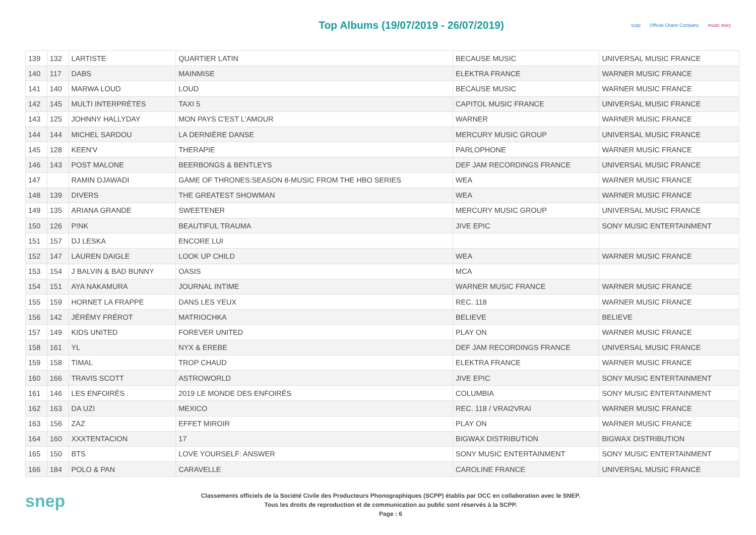Top Albums (19/07/2019 - 26/07/2019)
scpp Official Charts Company music story
| 139 | 132 | LARTISTE | QUARTIER LATIN | BECAUSE MUSIC | UNIVERSAL MUSIC FRANCE |
| 140 | 117 | DABS | MAINMISE | ELEKTRA FRANCE | WARNER MUSIC FRANCE |
| 141 | 140 | MARWA LOUD | LOUD | BECAUSE MUSIC | WARNER MUSIC FRANCE |
| 142 | 145 | MULTI INTERPRÈTES | TAXI 5 | CAPITOL MUSIC FRANCE | UNIVERSAL MUSIC FRANCE |
| 143 | 125 | JOHNNY HALLYDAY | MON PAYS C'EST L'AMOUR | WARNER | WARNER MUSIC FRANCE |
| 144 | 144 | MICHEL SARDOU | LA DERNIÈRE DANSE | MERCURY MUSIC GROUP | UNIVERSAL MUSIC FRANCE |
| 145 | 128 | KEEN'V | THERAPIE | PARLOPHONE | WARNER MUSIC FRANCE |
| 146 | 143 | POST MALONE | BEERBONGS & BENTLEYS | DEF JAM RECORDINGS FRANCE | UNIVERSAL MUSIC FRANCE |
| 147 | | RAMIN DJAWADI | GAME OF THRONES:SEASON 8-MUSIC FROM THE HBO SERIES | WEA | WARNER MUSIC FRANCE |
| 148 | 139 | DIVERS | THE GREATEST SHOWMAN | WEA | WARNER MUSIC FRANCE |
| 149 | 135 | ARIANA GRANDE | SWEETENER | MERCURY MUSIC GROUP | UNIVERSAL MUSIC FRANCE |
| 150 | 126 | P!NK | BEAUTIFUL TRAUMA | JIVE EPIC | SONY MUSIC ENTERTAINMENT |
| 151 | 157 | DJ LESKA | ENCORE LUI | | |
| 152 | 147 | LAUREN DAIGLE | LOOK UP CHILD | WEA | WARNER MUSIC FRANCE |
| 153 | 154 | J BALVIN & BAD BUNNY | OASIS | MCA | |
| 154 | 151 | AYA NAKAMURA | JOURNAL INTIME | WARNER MUSIC FRANCE | WARNER MUSIC FRANCE |
| 155 | 159 | HORNET LA FRAPPE | DANS LES YEUX | REC. 118 | WARNER MUSIC FRANCE |
| 156 | 142 | JÉRÉMY FRÉROT | MATRIOCHKA | BELIEVE | BELIEVE |
| 157 | 149 | KIDS UNITED | FOREVER UNITED | PLAY ON | WARNER MUSIC FRANCE |
| 158 | 161 | YL | NYX & EREBE | DEF JAM RECORDINGS FRANCE | UNIVERSAL MUSIC FRANCE |
| 159 | 158 | TIMAL | TROP CHAUD | ELEKTRA FRANCE | WARNER MUSIC FRANCE |
| 160 | 166 | TRAVIS SCOTT | ASTROWORLD | JIVE EPIC | SONY MUSIC ENTERTAINMENT |
| 161 | 146 | LES ENFOIRÉS | 2019 LE MONDE DES ENFOIRÉS | COLUMBIA | SONY MUSIC ENTERTAINMENT |
| 162 | 163 | DA UZI | MEXICO | REC. 118 / VRAI2VRAI | WARNER MUSIC FRANCE |
| 163 | 156 | ZAZ | EFFET MIROIR | PLAY ON | WARNER MUSIC FRANCE |
| 164 | 160 | XXXTENTACION | 17 | BIGWAX DISTRIBUTION | BIGWAX DISTRIBUTION |
| 165 | 150 | BTS | LOVE YOURSELF: ANSWER | SONY MUSIC ENTERTAINMENT | SONY MUSIC ENTERTAINMENT |
| 166 | 184 | POLO & PAN | CARAVELLE | CAROLINE FRANCE | UNIVERSAL MUSIC FRANCE |
snep
Classements officiels de la Société Civile des Producteurs Phonographiques (SCPP) établis par OCC en collaboration avec le SNEP.
Tous les droits de reproduction et de communication au public sont réservés à la SCPP.
Page : 6